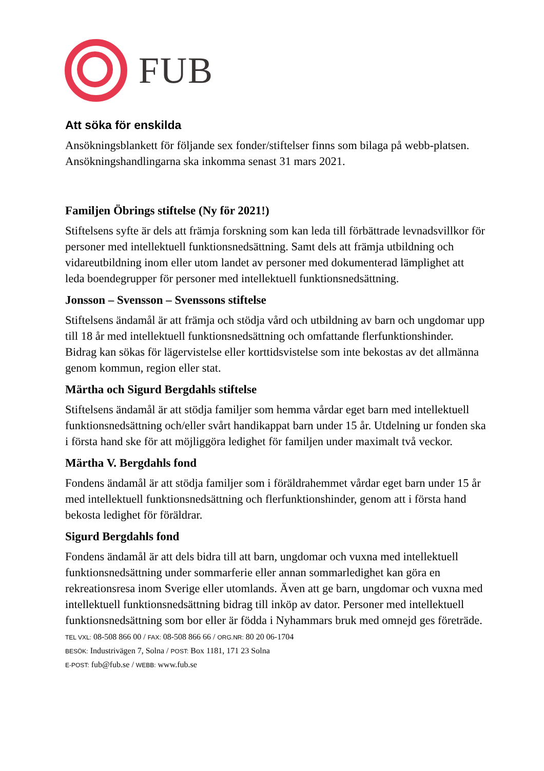FUB
Att söka för enskilda
Ansökningsblankett för följande sex fonder/stiftelser finns som bilaga på webb-platsen. Ansökningshandlingarna ska inkomma senast 31 mars 2021.
Familjen Öbrings stiftelse (Ny för 2021!)
Stiftelsens syfte är dels att främja forskning som kan leda till förbättrade levnadsvillkor för personer med intellektuell funktionsnedsättning. Samt dels att främja utbildning och vidareutbildning inom eller utom landet av personer med dokumenterad lämplighet att leda boendegrupper för personer med intellektuell funktionsnedsättning.
Jonsson – Svensson – Svenssons stiftelse
Stiftelsens ändamål är att främja och stödja vård och utbildning av barn och ungdomar upp till 18 år med intellektuell funktionsnedsättning och omfattande flerfunktionshinder. Bidrag kan sökas för lägervistelse eller korttidsvistelse som inte bekostas av det allmänna genom kommun, region eller stat.
Märtha och Sigurd Bergdahls stiftelse
Stiftelsens ändamål är att stödja familjer som hemma vårdar eget barn med intellektuell funktionsnedsättning och/eller svårt handikappat barn under 15 år. Utdelning ur fonden ska i första hand ske för att möjliggöra ledighet för familjen under maximalt två veckor.
Märtha V. Bergdahls fond
Fondens ändamål är att stödja familjer som i föräldrahemmet vårdar eget barn under 15 år med intellektuell funktionsnedsättning och flerfunktionshinder, genom att i första hand bekosta ledighet för föräldrar.
Sigurd Bergdahls fond
Fondens ändamål är att dels bidra till att barn, ungdomar och vuxna med intellektuell funktionsnedsättning under sommarferie eller annan sommarledighet kan göra en rekreationsresa inom Sverige eller utomlands. Även att ge barn, ungdomar och vuxna med intellektuell funktionsnedsättning bidrag till inköp av dator. Personer med intellektuell funktionsnedsättning som bor eller är födda i Nyhammars bruk med omnejd ges företräde.
TEL VXL: 08-508 866 00 / FAX: 08-508 866 66 / ORG.NR: 80 20 06-1704
BESÖK: Industrivägen 7, Solna / POST: Box 1181, 171 23 Solna
E-POST: fub@fub.se / WEBB: www.fub.se